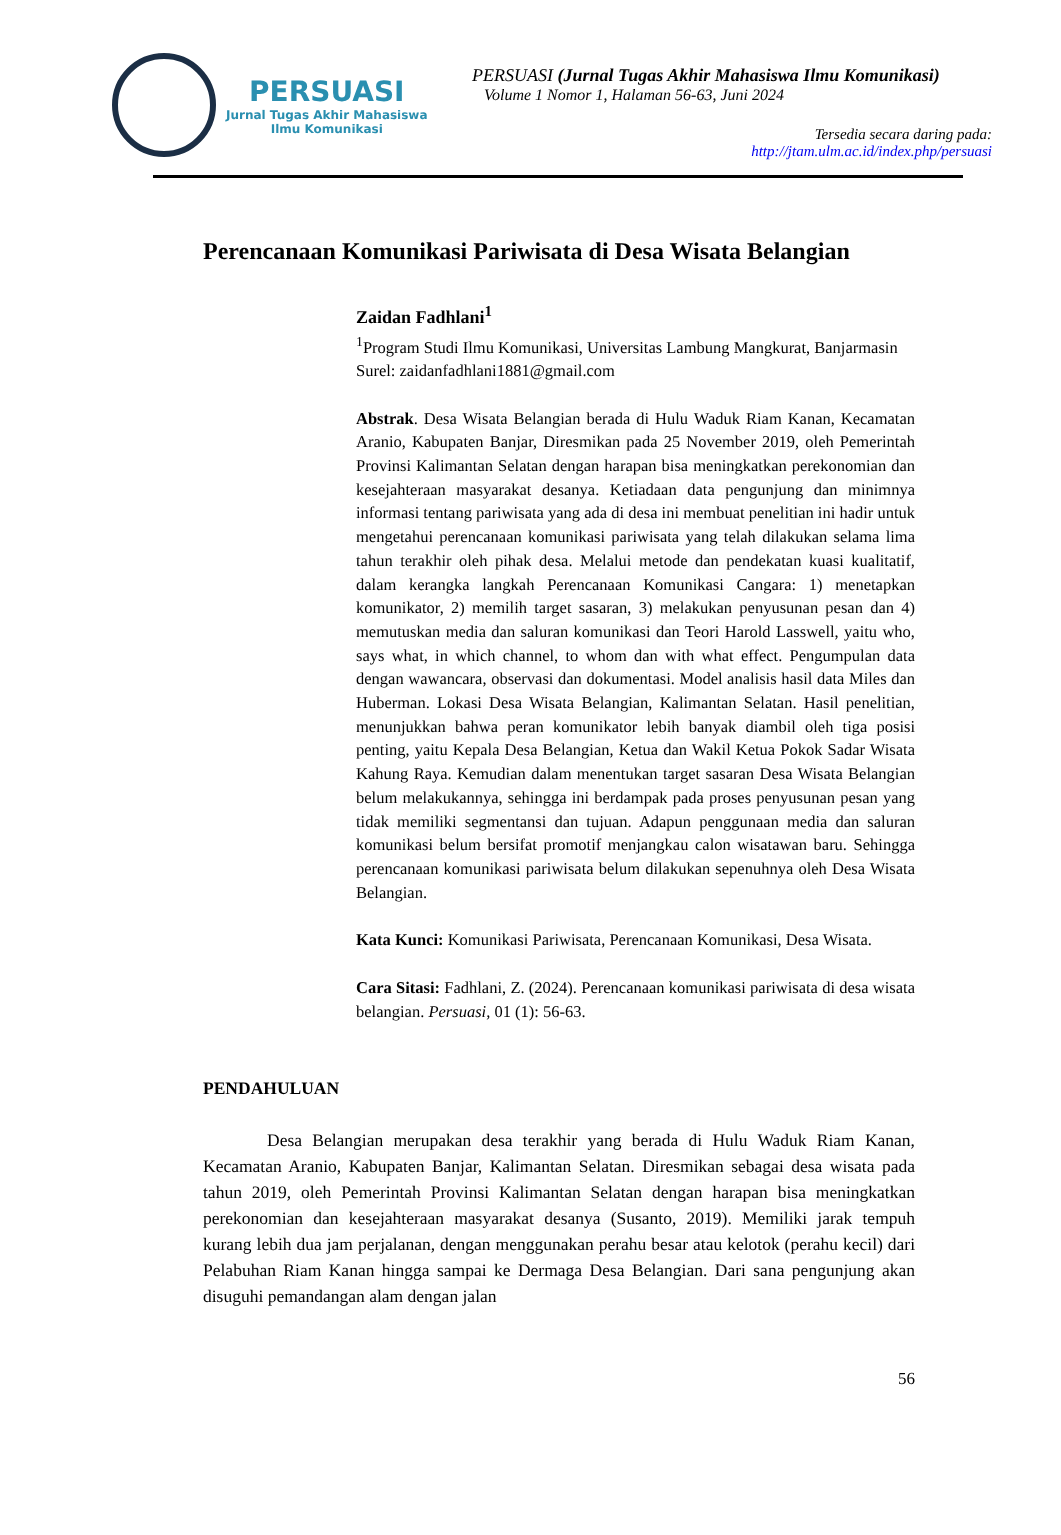PERSUASI
Jurnal Tugas Akhir Mahasiswa
Ilmu Komunikasi
PERSUASI (Jurnal Tugas Akhir Mahasiswa Ilmu Komunikasi)
Volume 1 Nomor 1, Halaman 56-63, Juni 2024
Tersedia secara daring pada:
http://jtam.ulm.ac.id/index.php/persuasi
Perencanaan Komunikasi Pariwisata di Desa Wisata Belangian
Zaidan Fadhlani<sup>1</sup>
<sup>1</sup> Program Studi Ilmu Komunikasi, Universitas Lambung Mangkurat, Banjarmasin
Surel: zaidanfadhlani1881@gmail.com
Abstrak. Desa Wisata Belangian berada di Hulu Waduk Riam Kanan, Kecamatan Aranio, Kabupaten Banjar, Diresmikan pada 25 November 2019, oleh Pemerintah Provinsi Kalimantan Selatan dengan harapan bisa meningkatkan perekonomian dan kesejahteraan masyarakat desanya. Ketiadaan data pengunjung dan minimnya informasi tentang pariwisata yang ada di desa ini membuat penelitian ini hadir untuk mengetahui perencanaan komunikasi pariwisata yang telah dilakukan selama lima tahun terakhir oleh pihak desa. Melalui metode dan pendekatan kuasi kualitatif, dalam kerangka langkah Perencanaan Komunikasi Cangara: 1) menetapkan komunikator, 2) memilih target sasaran, 3) melakukan penyusunan pesan dan 4) memutuskan media dan saluran komunikasi dan Teori Harold Lasswell, yaitu who, says what, in which channel, to whom dan with what effect. Pengumpulan data dengan wawancara, observasi dan dokumentasi. Model analisis hasil data Miles dan Huberman. Lokasi Desa Wisata Belangian, Kalimantan Selatan. Hasil penelitian, menunjukkan bahwa peran komunikator lebih banyak diambil oleh tiga posisi penting, yaitu Kepala Desa Belangian, Ketua dan Wakil Ketua Pokok Sadar Wisata Kahung Raya. Kemudian dalam menentukan target sasaran Desa Wisata Belangian belum melakukannya, sehingga ini berdampak pada proses penyusunan pesan yang tidak memiliki segmentansi dan tujuan. Adapun penggunaan media dan saluran komunikasi belum bersifat promotif menjangkau calon wisatawan baru. Sehingga perencanaan komunikasi pariwisata belum dilakukan sepenuhnya oleh Desa Wisata Belangian.
Kata Kunci: Komunikasi Pariwisata, Perencanaan Komunikasi, Desa Wisata.
Cara Sitasi: Fadhlani, Z. (2024). Perencanaan komunikasi pariwisata di desa wisata belangian. Persuasi, 01 (1): 56-63.
PENDAHULUAN
Desa Belangian merupakan desa terakhir yang berada di Hulu Waduk Riam Kanan, Kecamatan Aranio, Kabupaten Banjar, Kalimantan Selatan. Diresmikan sebagai desa wisata pada tahun 2019, oleh Pemerintah Provinsi Kalimantan Selatan dengan harapan bisa meningkatkan perekonomian dan kesejahteraan masyarakat desanya (Susanto, 2019). Memiliki jarak tempuh kurang lebih dua jam perjalanan, dengan menggunakan perahu besar atau kelotok (perahu kecil) dari Pelabuhan Riam Kanan hingga sampai ke Dermaga Desa Belangian. Dari sana pengunjung akan disuguhi pemandangan alam dengan jalan
56